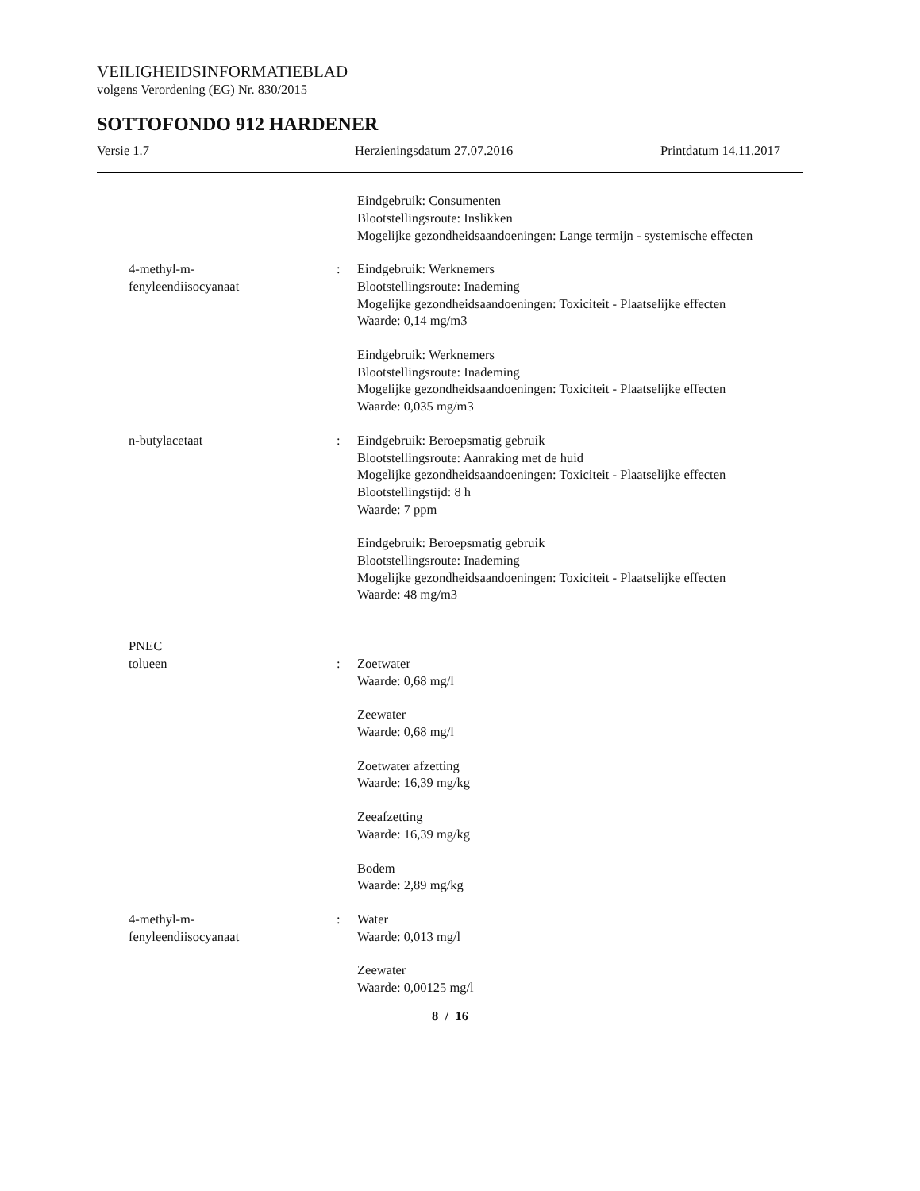VEILIGHEIDSINFORMATIEBLAD
volgens Verordening (EG) Nr. 830/2015
SOTTOFONDO 912 HARDENER
Versie 1.7 Herzieningsdatum 27.07.2016 Printdatum 14.11.2017
Eindgebruik: Consumenten
Blootstellingsroute: Inslikken
Mogelijke gezondheidsaandoeningen: Lange termijn - systemische effecten
4-methyl-m-
fenyleendiisocyanaat
: Eindgebruik: Werknemers
Blootstellingsroute: Inademing
Mogelijke gezondheidsaandoeningen: Toxiciteit - Plaatselijke effecten
Waarde: 0,14 mg/m3
Eindgebruik: Werknemers
Blootstellingsroute: Inademing
Mogelijke gezondheidsaandoeningen: Toxiciteit - Plaatselijke effecten
Waarde: 0,035 mg/m3
n-butylacetaat : Eindgebruik: Beroepsmatig gebruik
Blootstellingsroute: Aanraking met de huid
Mogelijke gezondheidsaandoeningen: Toxiciteit - Plaatselijke effecten
Blootstellingstijd: 8 h
Waarde: 7 ppm
Eindgebruik: Beroepsmatig gebruik
Blootstellingsroute: Inademing
Mogelijke gezondheidsaandoeningen: Toxiciteit - Plaatselijke effecten
Waarde: 48 mg/m3
PNEC
tolueen : Zoetwater
Waarde: 0,68 mg/l
Zeewater
Waarde: 0,68 mg/l
Zoetwater afzetting
Waarde: 16,39 mg/kg
Zeeafzetting
Waarde: 16,39 mg/kg
Bodem
Waarde: 2,89 mg/kg
4-methyl-m-
fenyleendiisocyanaat
: Water
Waarde: 0,013 mg/l
Zeewater
Waarde: 0,00125 mg/l
8 / 16